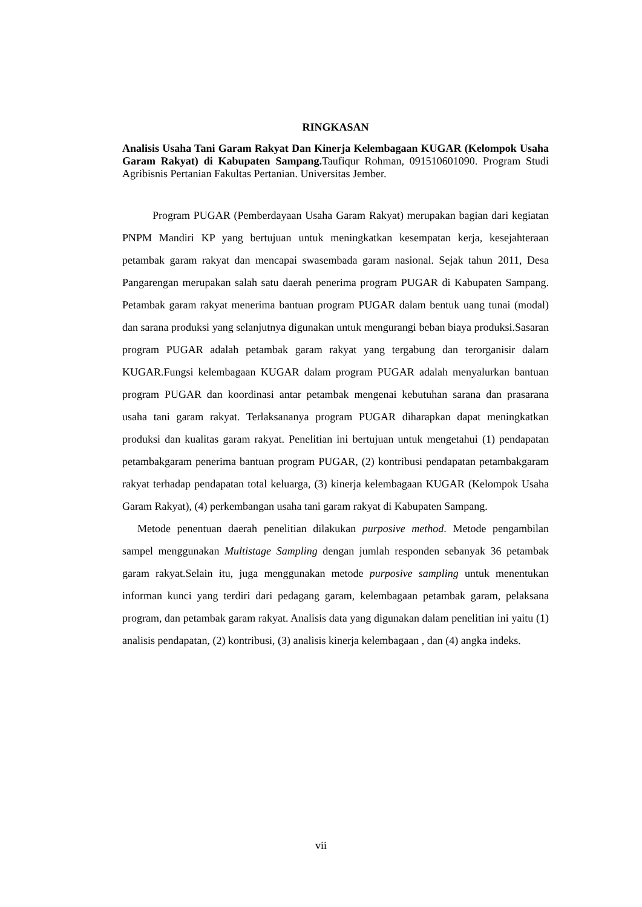RINGKASAN
Analisis Usaha Tani Garam Rakyat Dan Kinerja Kelembagaan KUGAR (Kelompok Usaha Garam Rakyat) di Kabupaten Sampang. Taufiqur Rohman, 091510601090. Program Studi Agribisnis Pertanian Fakultas Pertanian. Universitas Jember.
Program PUGAR (Pemberdayaan Usaha Garam Rakyat) merupakan bagian dari kegiatan PNPM Mandiri KP yang bertujuan untuk meningkatkan kesempatan kerja, kesejahteraan petambak garam rakyat dan mencapai swasembada garam nasional. Sejak tahun 2011, Desa Pangarengan merupakan salah satu daerah penerima program PUGAR di Kabupaten Sampang. Petambak garam rakyat menerima bantuan program PUGAR dalam bentuk uang tunai (modal) dan sarana produksi yang selanjutnya digunakan untuk mengurangi beban biaya produksi.Sasaran program PUGAR adalah petambak garam rakyat yang tergabung dan terorganisir dalam KUGAR.Fungsi kelembagaan KUGAR dalam program PUGAR adalah menyalurkan bantuan program PUGAR dan koordinasi antar petambak mengenai kebutuhan sarana dan prasarana usaha tani garam rakyat. Terlaksananya program PUGAR diharapkan dapat meningkatkan produksi dan kualitas garam rakyat. Penelitian ini bertujuan untuk mengetahui (1) pendapatan petambakgaram penerima bantuan program PUGAR, (2) kontribusi pendapatan petambakgaram rakyat terhadap pendapatan total keluarga, (3) kinerja kelembagaan KUGAR (Kelompok Usaha Garam Rakyat), (4) perkembangan usaha tani garam rakyat di Kabupaten Sampang.
Metode penentuan daerah penelitian dilakukan purposive method. Metode pengambilan sampel menggunakan Multistage Sampling dengan jumlah responden sebanyak 36 petambak garam rakyat.Selain itu, juga menggunakan metode purposive sampling untuk menentukan informan kunci yang terdiri dari pedagang garam, kelembagaan petambak garam, pelaksana program, dan petambak garam rakyat. Analisis data yang digunakan dalam penelitian ini yaitu (1) analisis pendapatan, (2) kontribusi, (3) analisis kinerja kelembagaan , dan (4) angka indeks.
vii